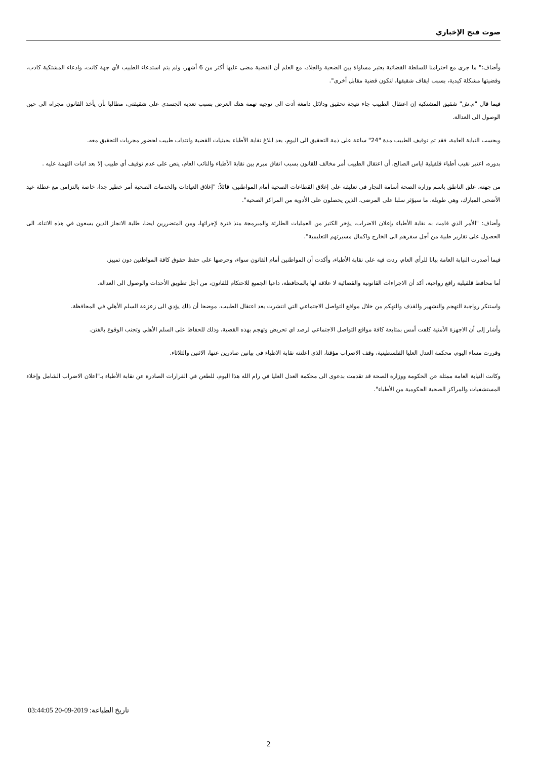صوت فتح الإخباري
وأضاف:" ما جرى مع احترامنا للسلطة القضائية يعتبر مساواة بين الضحية والجلاد، مع العلم أن القضية مضى عليها أكثر من 6 أشهر، ولم يتم استدعاء الطبيب لأي جهة كانت، وادعاء المشتكية كاذب، وقضيتها مشكلة كيدية، بسبب ايقاف شقيقها، لتكون قضية مقابل أخرى".
فيما قال "م.ش" شقيق المشتكية إن اعتقال الطبيب جاء نتيجة تحقيق ودلائل دامغة أدت الى توجيه تهمة هتك العرض بسبب تعديه الجسدي على شقيقتي، مطالبا بأن يأخذ القانون مجراه الى حين الوصول الى العدالة.
وبحسب النيابة العامة، فقد تم توقيف الطبيب مدة "24" ساعة على ذمة التحقيق الى اليوم، بعد ابلاغ نقابة الأطباء بحيثيات القضية وانتداب طبيب لحضور مجريات التحقيق معه.
بدوره، اعتبر نقيب أطباء قلقيلية اياس الصالح، أن اعتقال الطبيب أمر مخالف للقانون بسبب اتفاق مبرم بين نقابة الأطباء والنائب العام، ينص على عدم توقيف أي طبيب إلا بعد اثبات التهمة عليه .
من جهته، علق الناطق باسم وزارة الصحة أسامة النجار في تعليقه على إغلاق القطاعات الصحية أمام المواطنين، قائلاً: "إغلاق العيادات والخدمات الصحية أمر خطير جدا، خاصة بالتزامن مع عطلة عيد الأضحى المبارك، وهي طويلة، ما سيؤثر سلبا على المرضى، الذين يحصلون على الأدوية من المراكز الصحية".
وأضاف: "الأمر الذي قامت به نقابة الأطباء بإعلان الاضراب، يؤخر الكثير من العمليات الطارئة والمبرمجة منذ فترة لإجرائها، ومن المتضررين ايضا، طلبة الانجاز الذين يسعون في هذه الاثناء، الى الحصول على تقارير طبية من أجل سفرهم الى الخارج واكمال مسيرتهم التعليمية".
فيما أصدرت النيابة العامة بيانا للرأي العام، ردت فيه على نقابة الأطباء، وأكدت أن المواطنين أمام القانون سواء، وحرصها على حفظ حقوق كافة المواطنين دون تمييز.
أما محافظ قلقيلية رافع رواجبة، أكد أن الاجراءات القانونية والقضائية لا علاقة لها بالمحافظة، داعيا الجميع للاحتكام للقانون، من أجل تطويق الأحداث والوصول الى العدالة.
واستنكر رواجبة التهجم والتشهير والقذف والتهكم من خلال مواقع التواصل الاجتماعي التي انتشرت بعد اعتقال الطبيب، موضحا أن ذلك يؤدي الى زعزعة السلم الأهلي في المحافظة.
وأشار إلى أن الاجهزة الأمنية كلفت أمس بمتابعة كافة مواقع التواصل الاجتماعي لرصد اي تحريض وتهجم بهذه القضية، وذلك للحفاظ على السلم الأهلي وتجنب الوقوع بالفتن.
وقررت مساء اليوم، محكمة العدل العليا الفلسطينية، وقف الاضراب مؤقتا، الذي اعلنته نقابة الاطباء في بيانين صادرين عنها، الاثنين والثلاثاء.
وكانت النيابة العامة ممثلة عن الحكومة ووزارة الصحة قد تقدمت بدعوى الى محكمة العدل العليا في رام الله هذا اليوم، للطعن في القرارات الصادرة عن نقابة الأطباء بـ"اعلان الاضراب الشامل وإخلاء المستشفيات والمراكز الصحية الحكومية من الأطباء".
تاريخ الطباعة: 03:44:05 20-09-2019
2